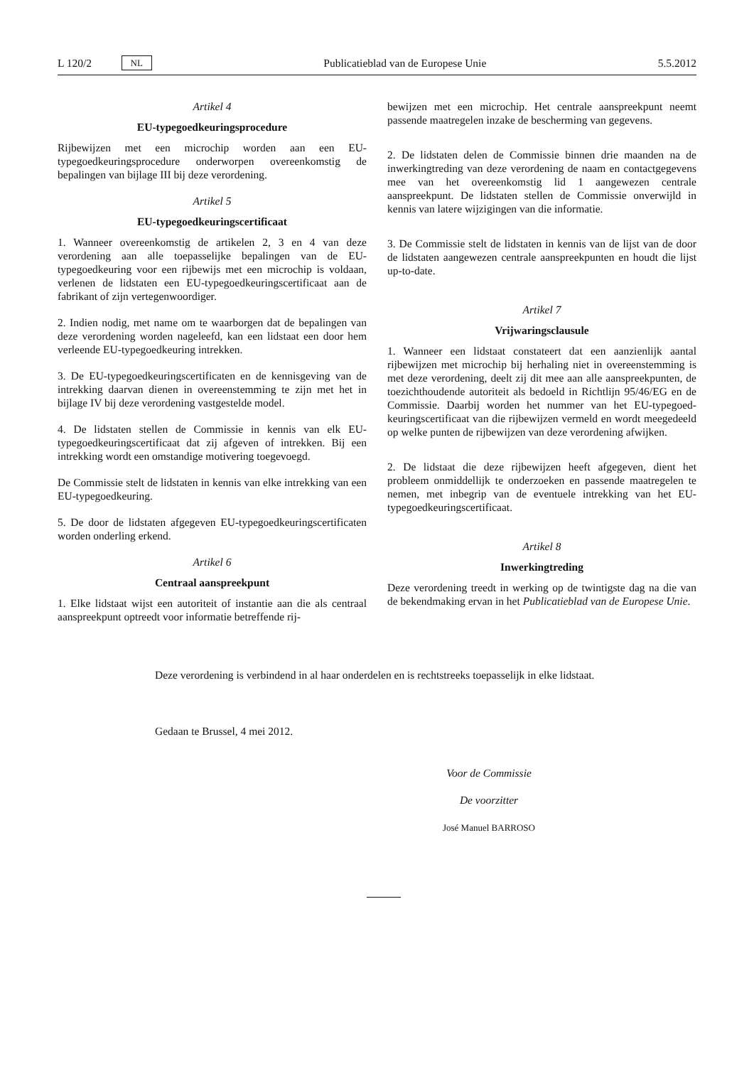L 120/2 NL Publicatieblad van de Europese Unie 5.5.2012
Artikel 4
EU-typegoedkeuringsprocedure
Rijbewijzen met een microchip worden aan een EU-typegoedkeuringsprocedure onderworpen overeenkomstig de bepalingen van bijlage III bij deze verordening.
Artikel 5
EU-typegoedkeuringscertificaat
1. Wanneer overeenkomstig de artikelen 2, 3 en 4 van deze verordening aan alle toepasselijke bepalingen van de EU-typegoedkeuring voor een rijbewijs met een microchip is voldaan, verlenen de lidstaten een EU-typegoedkeuringscertificaat aan de fabrikant of zijn vertegenwoordiger.
2. Indien nodig, met name om te waarborgen dat de bepalingen van deze verordening worden nageleefd, kan een lidstaat een door hem verleende EU-typegoedkeuring intrekken.
3. De EU-typegoedkeuringscertificaten en de kennisgeving van de intrekking daarvan dienen in overeenstemming te zijn met het in bijlage IV bij deze verordening vastgestelde model.
4. De lidstaten stellen de Commissie in kennis van elk EU-typegoedkeuringscertificaat dat zij afgeven of intrekken. Bij een intrekking wordt een omstandige motivering toegevoegd.
De Commissie stelt de lidstaten in kennis van elke intrekking van een EU-typegoedkeuring.
5. De door de lidstaten afgegeven EU-typegoedkeuringscertificaten worden onderling erkend.
Artikel 6
Centraal aanspreekpunt
1. Elke lidstaat wijst een autoriteit of instantie aan die als centraal aanspreekpunt optreedt voor informatie betreffende rij-
bewijzen met een microchip. Het centrale aanspreekpunt neemt passende maatregelen inzake de bescherming van gegevens.
2. De lidstaten delen de Commissie binnen drie maanden na de inwerkingtreding van deze verordening de naam en contactgegevens mee van het overeenkomstig lid 1 aangewezen centrale aanspreekpunt. De lidstaten stellen de Commissie onverwijld in kennis van latere wijzigingen van die informatie.
3. De Commissie stelt de lidstaten in kennis van de lijst van de door de lidstaten aangewezen centrale aanspreekpunten en houdt die lijst up-to-date.
Artikel 7
Vrijwaringsclausule
1. Wanneer een lidstaat constateert dat een aanzienlijk aantal rijbewijzen met microchip bij herhaling niet in overeenstemming is met deze verordening, deelt zij dit mee aan alle aanspreekpunten, de toezichthoudende autoriteit als bedoeld in Richtlijn 95/46/EG en de Commissie. Daarbij worden het nummer van het EU-typegoed-keuringscertificaat van die rijbewijzen vermeld en wordt meegedeeld op welke punten de rijbewijzen van deze verordening afwijken.
2. De lidstaat die deze rijbewijzen heeft afgegeven, dient het probleem onmiddellijk te onderzoeken en passende maatregelen te nemen, met inbegrip van de eventuele intrekking van het EU-typegoedkeuringscertificaat.
Artikel 8
Inwerkingtreding
Deze verordening treedt in werking op de twintigste dag na die van de bekendmaking ervan in het Publicatieblad van de Europese Unie.
Deze verordening is verbindend in al haar onderdelen en is rechtstreeks toepasselijk in elke lidstaat.
Gedaan te Brussel, 4 mei 2012.
Voor de Commissie
De voorzitter
José Manuel BARROSO